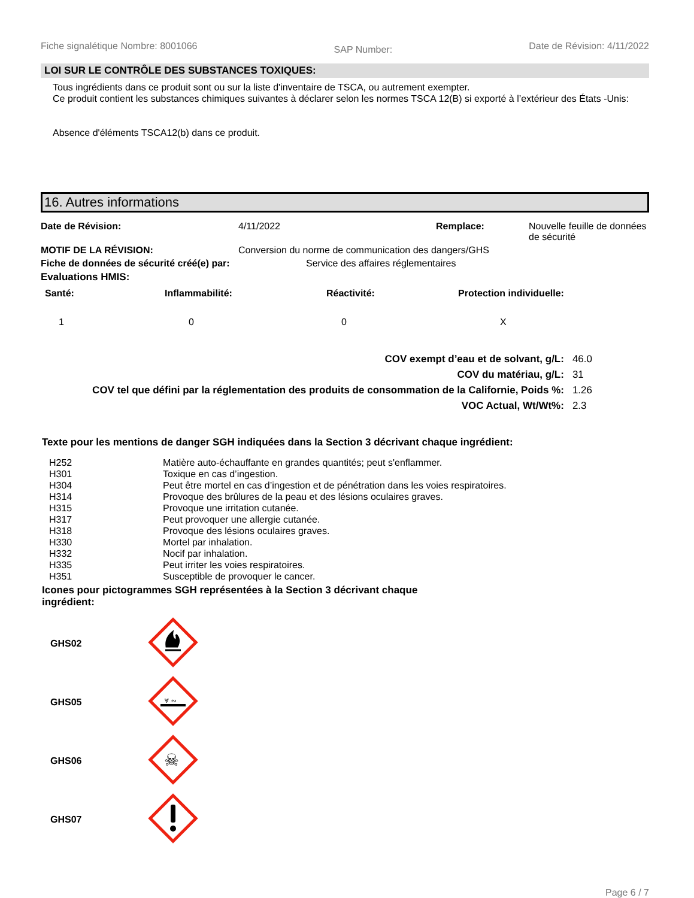Fiche signalétique Nombre: 8001066 SAP Number: Date de Révision: 4/11/2022
LOI SUR LE CONTRÔLE DES SUBSTANCES TOXIQUES:
Tous ingrédients dans ce produit sont ou sur la liste d'inventaire de TSCA, ou autrement exempter.
Ce produit contient les substances chimiques suivantes à déclarer selon les normes TSCA 12(B) si exporté à l’extérieur des États -Unis:
Absence d'éléments TSCA12(b) dans ce produit.
16. Autres informations
| Date de Révision: | 4/11/2022 | Remplace: | Nouvelle feuille de données de sécurité |
| MOTIF DE LA RÉVISION: | Conversion du norme de communication des dangers/GHS | | |
| Fiche de données de sécurité créé(e) par: | Service des affaires réglementaires | | |
| Evaluations HMIS: | | | |
| Santé: | Inflammabilité: | Réactivité: | Protection individuelle: |
| 1 | 0 | 0 | X |
| COV exempt d’eau et de solvant, g/L: | 46.0 |
| COV du matériau, g/L: | 31 |
| COV tel que défini par la réglementation des produits de consommation de la Californie, Poids %: | 1.26 |
| VOC Actual, Wt/Wt%: | 2.3 |
Texte pour les mentions de danger SGH indiquées dans la Section 3 décrivant chaque ingrédient:
| H252 | Matière auto-échauffante en grandes quantités; peut s'enflammer. |
| H301 | Toxique en cas d’ingestion. |
| H304 | Peut être mortel en cas d’ingestion et de pénétration dans les voies respiratoires. |
| H314 | Provoque des brûlures de la peau et des lésions oculaires graves. |
| H315 | Provoque une irritation cutanée. |
| H317 | Peut provoquer une allergie cutanée. |
| H318 | Provoque des lésions oculaires graves. |
| H330 | Mortel par inhalation. |
| H332 | Nocif par inhalation. |
| H335 | Peut irriter les voies respiratoires. |
| H351 | Susceptible de provoquer le cancer. |
Icones pour pictogrammes SGH représentées à la Section 3 décrivant chaque ingrédient:
| GHS02 | |
| GHS05 | ⩔ ∾ |
| GHS06 | ☠ |
| GHS07 | |
Page 6 / 7